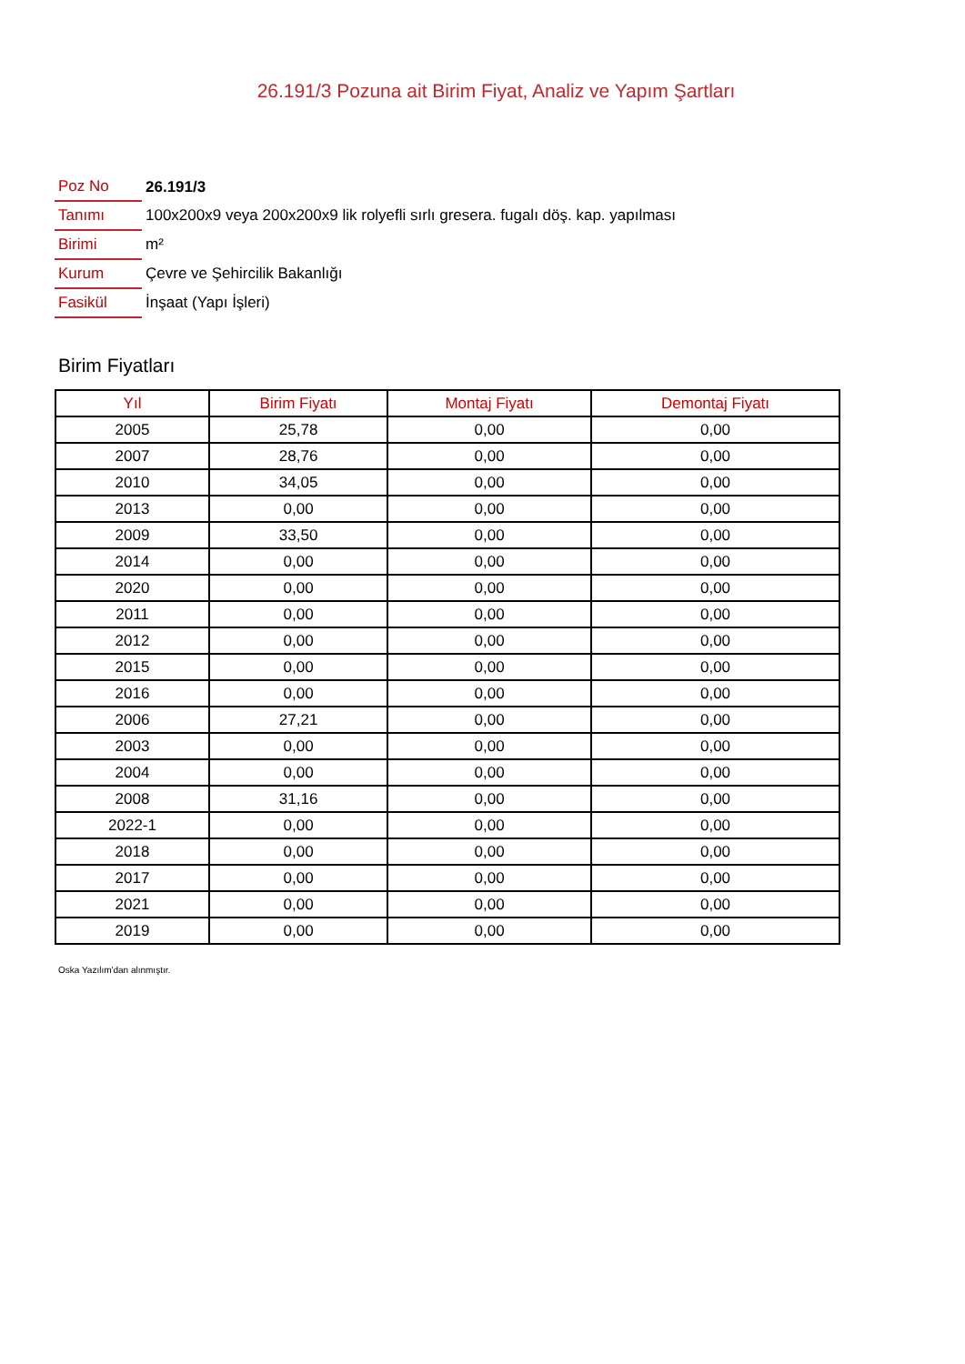26.191/3 Pozuna ait Birim Fiyat, Analiz ve Yapım Şartları
| Poz No | 26.191/3 |
| Tanımı | 100x200x9 veya 200x200x9 lik rolyefli sırlı gresera. fugalı döş. kap. yapılması |
| Birimi | m² |
| Kurum | Çevre ve Şehircilik Bakanlığı |
| Fasikül | İnşaat (Yapı İşleri) |
Birim Fiyatları
| Yıl | Birim Fiyatı | Montaj Fiyatı | Demontaj Fiyatı |
| --- | --- | --- | --- |
| 2005 | 25,78 | 0,00 | 0,00 |
| 2007 | 28,76 | 0,00 | 0,00 |
| 2010 | 34,05 | 0,00 | 0,00 |
| 2013 | 0,00 | 0,00 | 0,00 |
| 2009 | 33,50 | 0,00 | 0,00 |
| 2014 | 0,00 | 0,00 | 0,00 |
| 2020 | 0,00 | 0,00 | 0,00 |
| 2011 | 0,00 | 0,00 | 0,00 |
| 2012 | 0,00 | 0,00 | 0,00 |
| 2015 | 0,00 | 0,00 | 0,00 |
| 2016 | 0,00 | 0,00 | 0,00 |
| 2006 | 27,21 | 0,00 | 0,00 |
| 2003 | 0,00 | 0,00 | 0,00 |
| 2004 | 0,00 | 0,00 | 0,00 |
| 2008 | 31,16 | 0,00 | 0,00 |
| 2022-1 | 0,00 | 0,00 | 0,00 |
| 2018 | 0,00 | 0,00 | 0,00 |
| 2017 | 0,00 | 0,00 | 0,00 |
| 2021 | 0,00 | 0,00 | 0,00 |
| 2019 | 0,00 | 0,00 | 0,00 |
Oska Yazılım'dan alınmıştır.